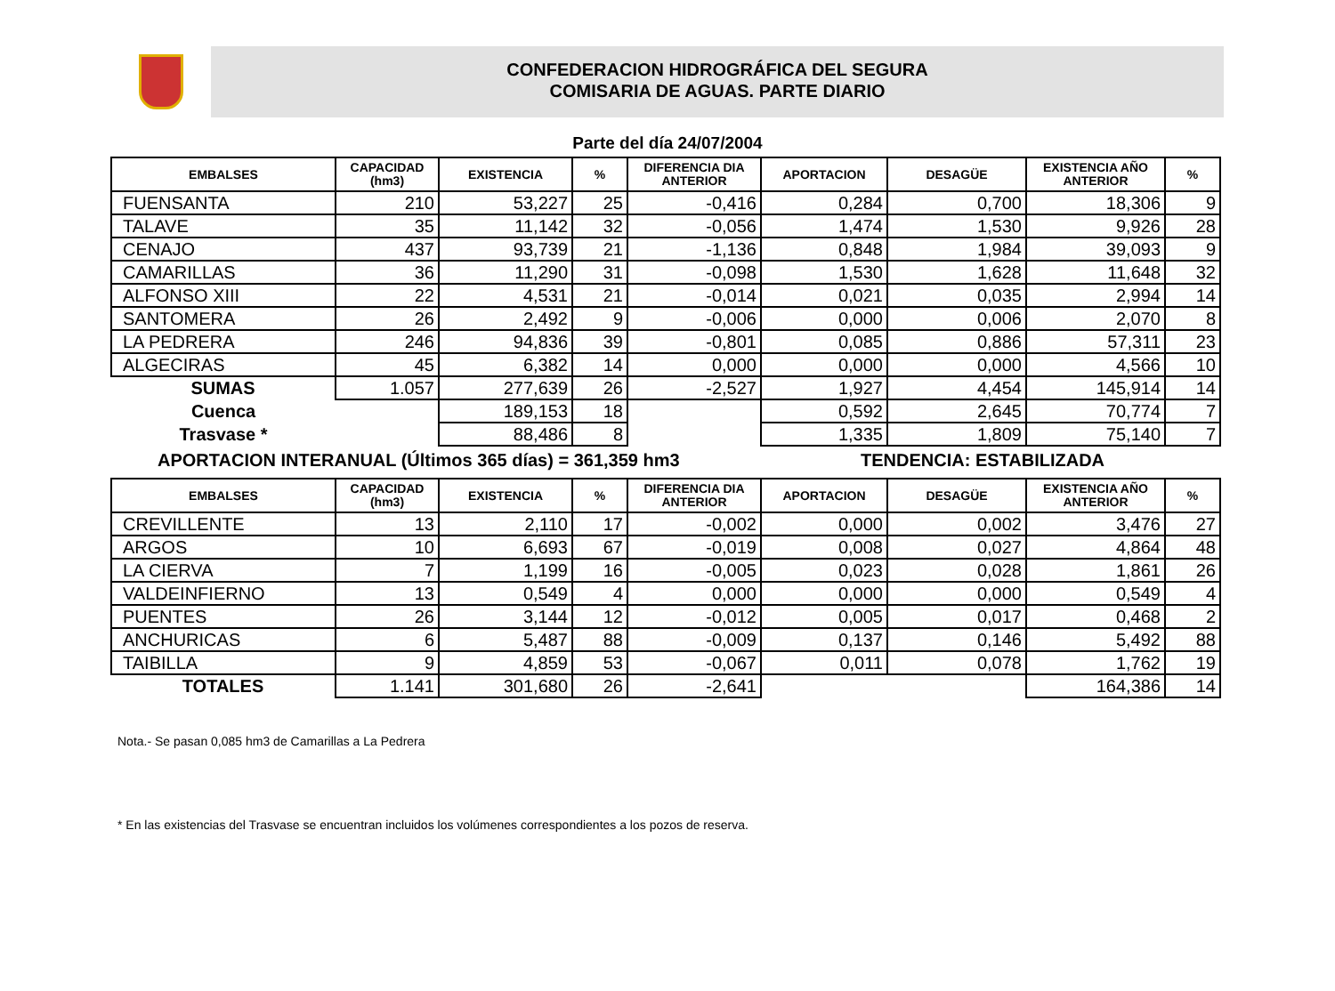CONFEDERACION HIDROGRÁFICA DEL SEGURA
COMISARIA DE AGUAS. PARTE DIARIO
Parte del día 24/07/2004
| EMBALSES | CAPACIDAD (hm3) | EXISTENCIA | % | DIFERENCIA DIA ANTERIOR | APORTACION | DESAGÜE | EXISTENCIA AÑO ANTERIOR | % |
| --- | --- | --- | --- | --- | --- | --- | --- | --- |
| FUENSANTA | 210 | 53,227 | 25 | -0,416 | 0,284 | 0,700 | 18,306 | 9 |
| TALAVE | 35 | 11,142 | 32 | -0,056 | 1,474 | 1,530 | 9,926 | 28 |
| CENAJO | 437 | 93,739 | 21 | -1,136 | 0,848 | 1,984 | 39,093 | 9 |
| CAMARILLAS | 36 | 11,290 | 31 | -0,098 | 1,530 | 1,628 | 11,648 | 32 |
| ALFONSO XIII | 22 | 4,531 | 21 | -0,014 | 0,021 | 0,035 | 2,994 | 14 |
| SANTOMERA | 26 | 2,492 | 9 | -0,006 | 0,000 | 0,006 | 2,070 | 8 |
| LA PEDRERA | 246 | 94,836 | 39 | -0,801 | 0,085 | 0,886 | 57,311 | 23 |
| ALGECIRAS | 45 | 6,382 | 14 | 0,000 | 0,000 | 0,000 | 4,566 | 10 |
| SUMAS | 1.057 | 277,639 | 26 | -2,527 | 1,927 | 4,454 | 145,914 | 14 |
| Cuenca | | 189,153 | 18 | | 0,592 | 2,645 | 70,774 | 7 |
| Trasvase * | | 88,486 | 8 | | 1,335 | 1,809 | 75,140 | 7 |
APORTACION INTERANUAL (Últimos 365 días) = 361,359 hm3 TENDENCIA: ESTABILIZADA
| EMBALSES | CAPACIDAD (hm3) | EXISTENCIA | % | DIFERENCIA DIA ANTERIOR | APORTACION | DESAGÜE | EXISTENCIA AÑO ANTERIOR | % |
| --- | --- | --- | --- | --- | --- | --- | --- | --- |
| CREVILLENTE | 13 | 2,110 | 17 | -0,002 | 0,000 | 0,002 | 3,476 | 27 |
| ARGOS | 10 | 6,693 | 67 | -0,019 | 0,008 | 0,027 | 4,864 | 48 |
| LA CIERVA | 7 | 1,199 | 16 | -0,005 | 0,023 | 0,028 | 1,861 | 26 |
| VALDEINFIERNO | 13 | 0,549 | 4 | 0,000 | 0,000 | 0,000 | 0,549 | 4 |
| PUENTES | 26 | 3,144 | 12 | -0,012 | 0,005 | 0,017 | 0,468 | 2 |
| ANCHURICAS | 6 | 5,487 | 88 | -0,009 | 0,137 | 0,146 | 5,492 | 88 |
| TAIBILLA | 9 | 4,859 | 53 | -0,067 | 0,011 | 0,078 | 1,762 | 19 |
| TOTALES | 1.141 | 301,680 | 26 | -2,641 | | | 164,386 | 14 |
Nota.- Se pasan 0,085 hm3 de Camarillas a La Pedrera
* En las existencias del Trasvase se encuentran incluidos los volúmenes correspondientes a los pozos de reserva.